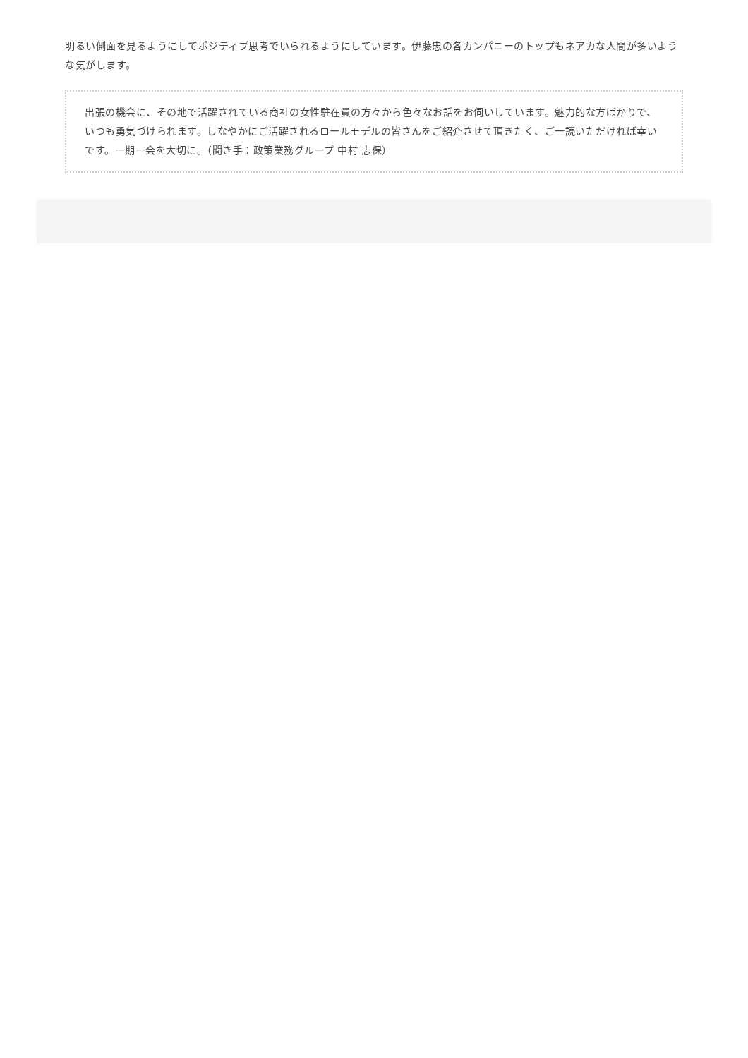明るい側面を見るようにしてポジティブ思考でいられるようにしています。伊藤忠の各カンパニーのトップもネアカな人間が多いような気がします。
出張の機会に、その地で活躍されている商社の女性駐在員の方々から色々なお話をお伺いしています。魅力的な方ばかりで、いつも勇気づけられます。しなやかにご活躍されるロールモデルの皆さんをご紹介させて頂きたく、ご一読いただければ幸いです。一期一会を大切に。（聞き手：政策業務グループ 中村 志保）